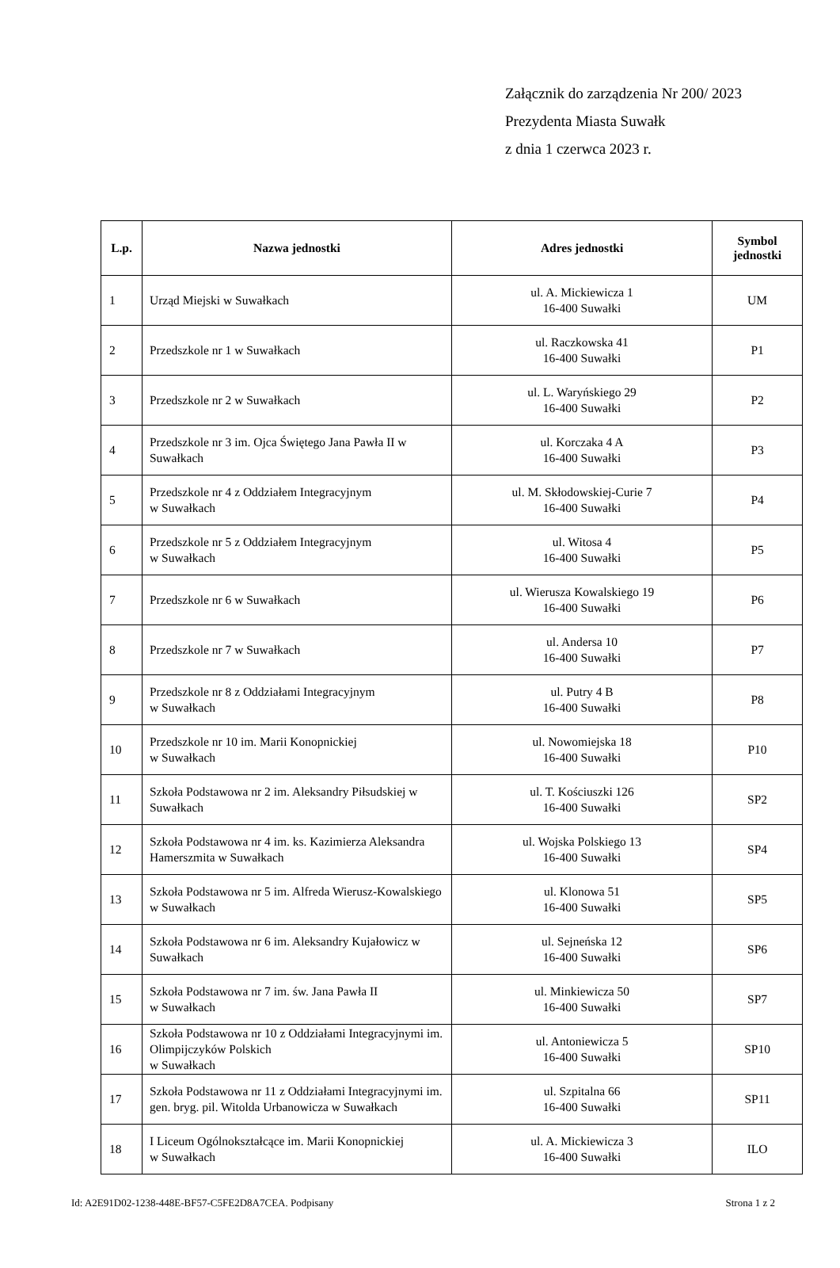Załącznik do zarządzenia Nr 200/ 2023
Prezydenta Miasta Suwałk
z dnia 1 czerwca 2023 r.
| L.p. | Nazwa jednostki | Adres jednostki | Symbol jednostki |
| --- | --- | --- | --- |
| 1 | Urząd Miejski w Suwałkach | ul. A. Mickiewicza 1 16-400 Suwałki | UM |
| 2 | Przedszkole nr 1 w Suwałkach | ul. Raczkowska 41 16-400 Suwałki | P1 |
| 3 | Przedszkole nr 2 w Suwałkach | ul. L. Waryńskiego 29 16-400 Suwałki | P2 |
| 4 | Przedszkole nr 3 im. Ojca Świętego Jana Pawła II w Suwałkach | ul. Korczaka 4 A 16-400 Suwałki | P3 |
| 5 | Przedszkole nr 4 z Oddziałem Integracyjnym w Suwałkach | ul. M. Skłodowskiej-Curie 7 16-400 Suwałki | P4 |
| 6 | Przedszkole nr 5 z Oddziałem Integracyjnym w Suwałkach | ul. Witosa 4 16-400 Suwałki | P5 |
| 7 | Przedszkole nr 6 w Suwałkach | ul. Wierusza Kowalskiego 19 16-400 Suwałki | P6 |
| 8 | Przedszkole nr 7 w Suwałkach | ul. Andersa 10 16-400 Suwałki | P7 |
| 9 | Przedszkole nr 8 z Oddziałami Integracyjnym w Suwałkach | ul. Putry 4 B 16-400 Suwałki | P8 |
| 10 | Przedszkole nr 10 im. Marii Konopnickiej w Suwałkach | ul. Nowomiejska 18 16-400 Suwałki | P10 |
| 11 | Szkoła Podstawowa nr 2 im. Aleksandry Piłsudskiej w Suwałkach | ul. T. Kościuszki 126 16-400 Suwałki | SP2 |
| 12 | Szkoła Podstawowa nr 4 im. ks. Kazimierza Aleksandra Hamerszmita w Suwałkach | ul. Wojska Polskiego 13 16-400 Suwałki | SP4 |
| 13 | Szkoła Podstawowa nr 5 im. Alfreda Wierusz-Kowalskiego w Suwałkach | ul. Klonowa 51 16-400 Suwałki | SP5 |
| 14 | Szkoła Podstawowa nr 6 im. Aleksandry Kujałowicz w Suwałkach | ul. Sejneńska 12 16-400 Suwałki | SP6 |
| 15 | Szkoła Podstawowa nr 7 im. św. Jana Pawła II w Suwałkach | ul. Minkiewicza 50 16-400 Suwałki | SP7 |
| 16 | Szkoła Podstawowa nr 10 z Oddziałami Integracyjnymi im. Olimpijczyków Polskich w Suwałkach | ul. Antoniewicza 5 16-400 Suwałki | SP10 |
| 17 | Szkoła Podstawowa nr 11 z Oddziałami Integracyjnymi im. gen. bryg. pil. Witolda Urbanowicza w Suwałkach | ul. Szpitalna 66 16-400 Suwałki | SP11 |
| 18 | I Liceum Ogólnokształcące im. Marii Konopnickiej w Suwałkach | ul. A. Mickiewicza 3 16-400 Suwałki | ILO |
Id: A2E91D02-1238-448E-BF57-C5FE2D8A7CEA. Podpisany Strona 1 z 2